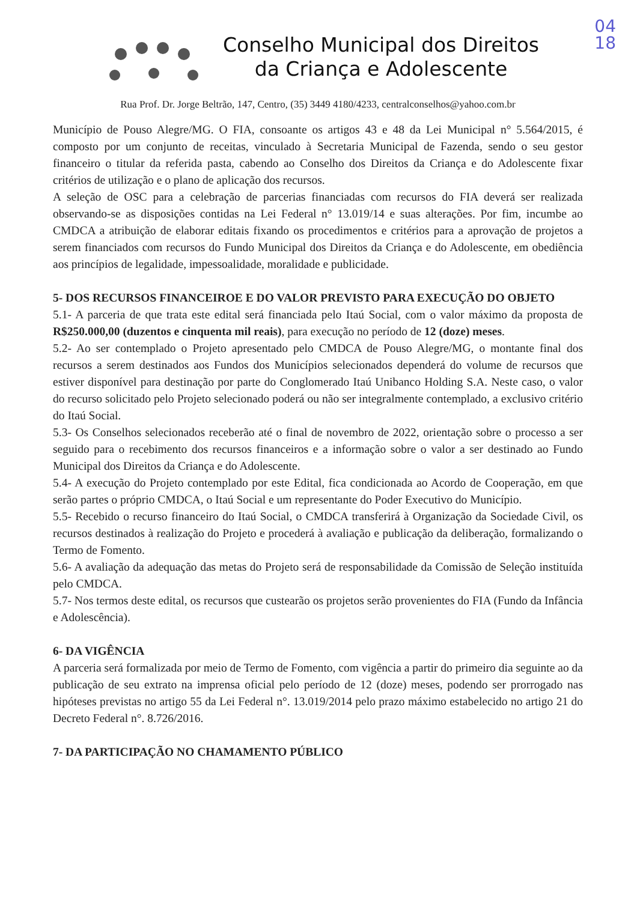04
18
Conselho Municipal dos Direitos
da Criança e Adolescente
Rua Prof. Dr. Jorge Beltrão, 147, Centro, (35) 3449 4180/4233, centralconselhos@yahoo.com.br
Município de Pouso Alegre/MG. O FIA, consoante os artigos 43 e 48 da Lei Municipal n° 5.564/2015, é composto por um conjunto de receitas, vinculado à Secretaria Municipal de Fazenda, sendo o seu gestor financeiro o titular da referida pasta, cabendo ao Conselho dos Direitos da Criança e do Adolescente fixar critérios de utilização e o plano de aplicação dos recursos.
A seleção de OSC para a celebração de parcerias financiadas com recursos do FIA deverá ser realizada observando-se as disposições contidas na Lei Federal n° 13.019/14 e suas alterações. Por fim, incumbe ao CMDCA a atribuição de elaborar editais fixando os procedimentos e critérios para a aprovação de projetos a serem financiados com recursos do Fundo Municipal dos Direitos da Criança e do Adolescente, em obediência aos princípios de legalidade, impessoalidade, moralidade e publicidade.
5- DOS RECURSOS FINANCEIROE E DO VALOR PREVISTO PARA EXECUÇÃO DO OBJETO
5.1- A parceria de que trata este edital será financiada pelo Itaú Social, com o valor máximo da proposta de R$250.000,00 (duzentos e cinquenta mil reais), para execução no período de 12 (doze) meses.
5.2- Ao ser contemplado o Projeto apresentado pelo CMDCA de Pouso Alegre/MG, o montante final dos recursos a serem destinados aos Fundos dos Municípios selecionados dependerá do volume de recursos que estiver disponível para destinação por parte do Conglomerado Itaú Unibanco Holding S.A. Neste caso, o valor do recurso solicitado pelo Projeto selecionado poderá ou não ser integralmente contemplado, a exclusivo critério do Itaú Social.
5.3- Os Conselhos selecionados receberão até o final de novembro de 2022, orientação sobre o processo a ser seguido para o recebimento dos recursos financeiros e a informação sobre o valor a ser destinado ao Fundo Municipal dos Direitos da Criança e do Adolescente.
5.4- A execução do Projeto contemplado por este Edital, fica condicionada ao Acordo de Cooperação, em que serão partes o próprio CMDCA, o Itaú Social e um representante do Poder Executivo do Município.
5.5- Recebido o recurso financeiro do Itaú Social, o CMDCA transferirá à Organização da Sociedade Civil, os recursos destinados à realização do Projeto e procederá à avaliação e publicação da deliberação, formalizando o Termo de Fomento.
5.6- A avaliação da adequação das metas do Projeto será de responsabilidade da Comissão de Seleção instituída pelo CMDCA.
5.7- Nos termos deste edital, os recursos que custearão os projetos serão provenientes do FIA (Fundo da Infância e Adolescência).
6- DA VIGÊNCIA
A parceria será formalizada por meio de Termo de Fomento, com vigência a partir do primeiro dia seguinte ao da publicação de seu extrato na imprensa oficial pelo período de 12 (doze) meses, podendo ser prorrogado nas hipóteses previstas no artigo 55 da Lei Federal n°. 13.019/2014 pelo prazo máximo estabelecido no artigo 21 do Decreto Federal n°. 8.726/2016.
7- DA PARTICIPAÇÃO NO CHAMAMENTO PÚBLICO